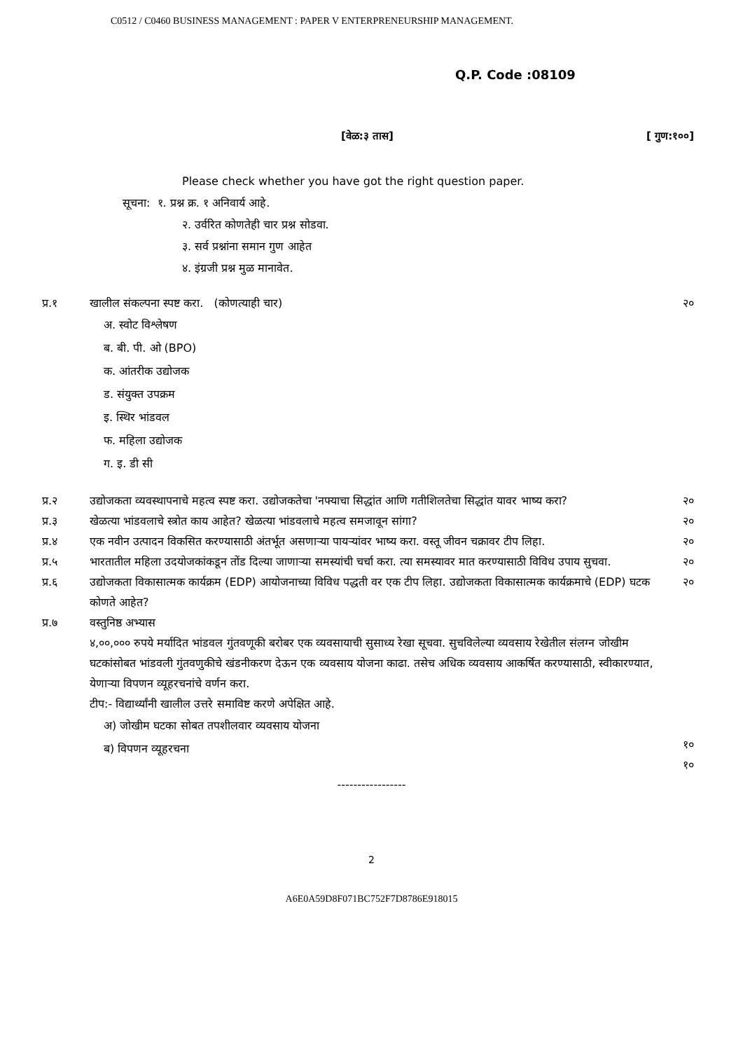C0512 / C0460 BUSINESS MANAGEMENT : PAPER V ENTERPRENEURSHIP MANAGEMENT.
Q.P. Code :08109
[वेळ:३ तास] [ गुण:१००]
Please check whether you have got the right question paper.
सूचना: १. प्रश्न क्र. १ अनिवार्य आहे.
२. उर्वरित कोणतेही चार प्रश्न सोडवा.
३. सर्व प्रश्नांना समान गुण आहेत
४. इंग्रजी प्रश्न मुळ मानावेत.
प्र.१ खालील संकल्पना स्पष्ट करा. (कोणत्याही चार)
अ. स्वोट विश्लेषण
ब. बी. पी. ओ (BPO)
क. आंतरीक उद्योजक
ड. संयुक्त उपक्रम
इ. स्थिर भांडवल
फ. महिला उद्योजक
ग. इ. डी सी
२०
प्र.२ उद्योजकता व्यवस्थापनाचे महत्व स्पष्ट करा. उद्योजकतेचा 'नफ्याचा सिद्धांत आणि गतीशिलतेचा सिद्धांत यावर भाष्य करा?
२०
प्र.३ खेळत्या भांडवलाचे स्त्रोत काय आहेत? खेळत्या भांडवलाचे महत्व समजावून सांगा?
२०
प्र.४ एक नवीन उत्पादन विकसित करण्यासाठी अंतर्भूत असणाऱ्या पायऱ्यांवर भाष्य करा. वस्तू जीवन चक्रावर टीप लिहा.
२०
प्र.५ भारतातील महिला उदयोजकांकडून तोंड दिल्या जाणाऱ्या समस्यांची चर्चा करा. त्या समस्यावर मात करण्यासाठी विविध उपाय सुचवा.
२०
प्र.६ उद्योजकता विकासात्मक कार्यक्रम (EDP) आयोजनाच्या विविध पद्धती वर एक टीप लिहा. उद्योजकता विकासात्मक कार्यक्रमाचे (EDP) घटक कोणते आहेत?
२०
प्र.७ वस्तुनिष्ठ अभ्यास
४,००,००० रुपये मर्यादित भांडवल गुंतवणूकी बरोबर एक व्यवसायाची सुसाध्य रेखा सूचवा. सुचविलेल्या व्यवसाय रेखेतील संलग्न जोखीम घटकांसोबत भांडवली गुंतवणुकीचे खंडनीकरण देऊन एक व्यवसाय योजना काढा. तसेच अधिक व्यवसाय आकर्षित करण्यासाठी, स्वीकारण्यात, येणाऱ्या विपणन व्यूहरचनांचे वर्णन करा.
टीप:- विद्यार्थ्यांनी खालील उत्तरे समाविष्ट करणे अपेक्षित आहे.
अ) जोखीम घटका सोबत तपशीलवार व्यवसाय योजना
ब) विपणन व्यूहरचना
१०
१०
-----------------
2
A6E0A59D8F071BC752F7D8786E918015